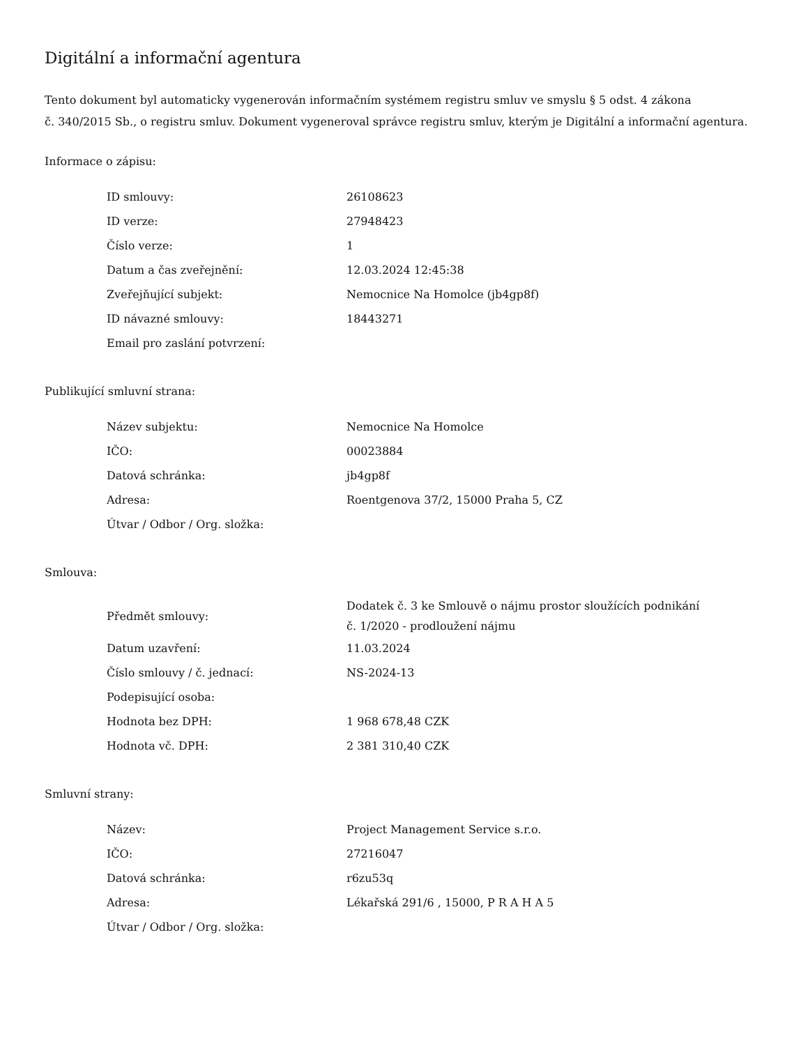Digitální a informační agentura
Tento dokument byl automaticky vygenerován informačním systémem registru smluv ve smyslu § 5 odst. 4 zákona
č. 340/2015 Sb., o registru smluv. Dokument vygeneroval správce registru smluv, kterým je Digitální a informační agentura.
Informace o zápisu:
| ID smlouvy: | 26108623 |
| ID verze: | 27948423 |
| Číslo verze: | 1 |
| Datum a čas zveřejnění: | 12.03.2024 12:45:38 |
| Zveřejňující subjekt: | Nemocnice Na Homolce (jb4gp8f) |
| ID návazné smlouvy: | 18443271 |
| Email pro zaslání potvrzení: | |
Publikující smluvní strana:
| Název subjektu: | Nemocnice Na Homolce |
| IČO: | 00023884 |
| Datová schránka: | jb4gp8f |
| Adresa: | Roentgenova 37/2, 15000 Praha 5, CZ |
| Útvar / Odbor / Org. složka: | |
Smlouva:
| Předmět smlouvy: | Dodatek č. 3 ke Smlouvě o nájmu prostor sloužících podnikání č. 1/2020 - prodloužení nájmu |
| Datum uzavření: | 11.03.2024 |
| Číslo smlouvy / č. jednací: | NS-2024-13 |
| Podepisující osoba: | |
| Hodnota bez DPH: | 1 968 678,48 CZK |
| Hodnota vč. DPH: | 2 381 310,40 CZK |
Smluvní strany:
| Název: | Project Management Service s.r.o. |
| IČO: | 27216047 |
| Datová schránka: | r6zu53q |
| Adresa: | Lékařská 291/6 , 15000, P R A H A 5 |
| Útvar / Odbor / Org. složka: | |